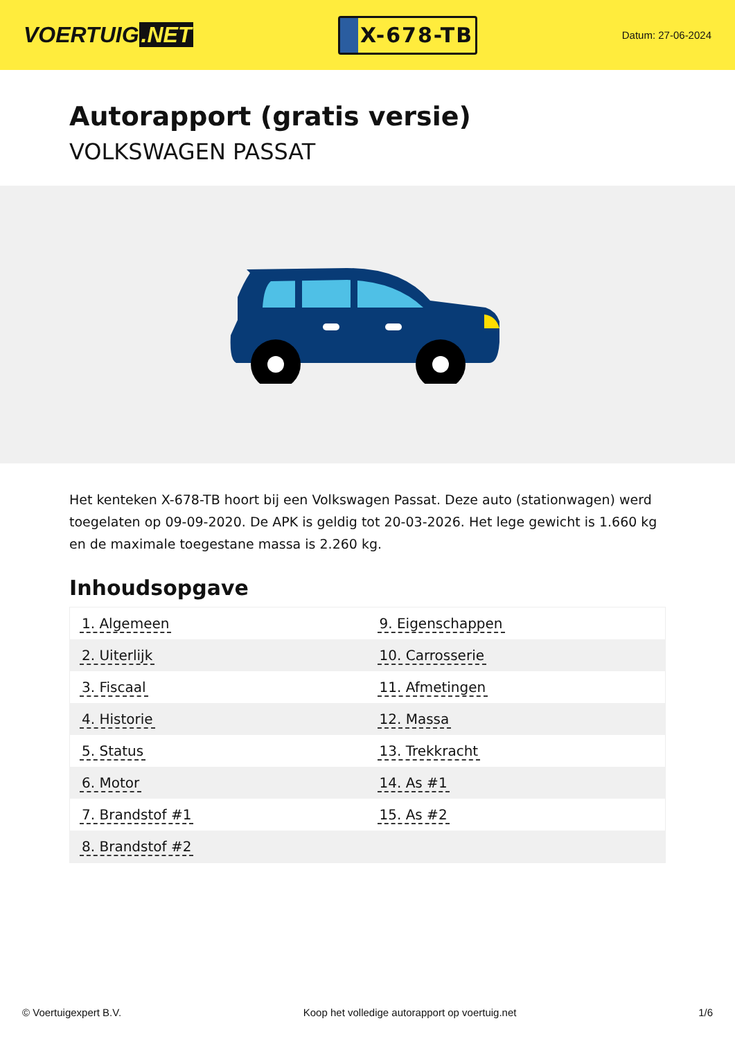VOERTUIG.NET
X-678-TB
Datum: 27-06-2024
Autorapport (gratis versie)
VOLKSWAGEN PASSAT
Het kenteken X-678-TB hoort bij een Volkswagen Passat. Deze auto (stationwagen) werd toegelaten op 09-09-2020. De APK is geldig tot 20-03-2026. Het lege gewicht is 1.660 kg en de maximale toegestane massa is 2.260 kg.
Inhoudsopgave
| 1. Algemeen | 9. Eigenschappen |
| 2. Uiterlijk | 10. Carrosserie |
| 3. Fiscaal | 11. Afmetingen |
| 4. Historie | 12. Massa |
| 5. Status | 13. Trekkracht |
| 6. Motor | 14. As #1 |
| 7. Brandstof #1 | 15. As #2 |
| 8. Brandstof #2 | |
© Voertuigexpert B.V. Koop het volledige autorapport op voertuig.net 1/6